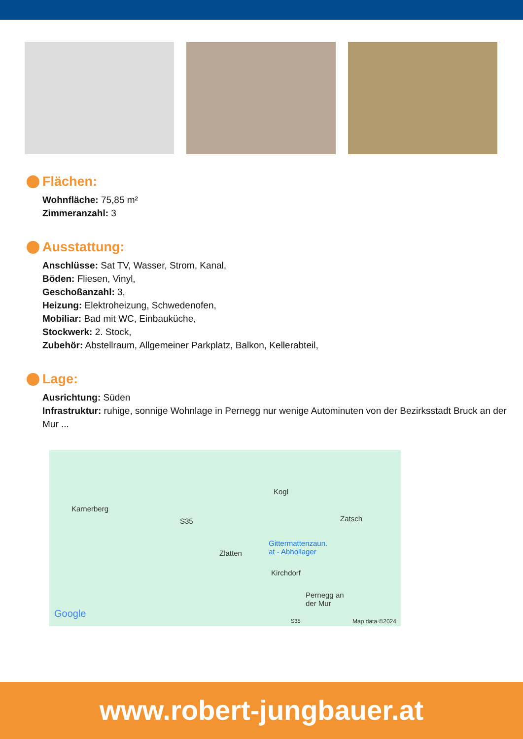Flächen:
Wohnfläche: 75,85 m²
Zimmeranzahl: 3
Ausstattung:
Anschlüsse: Sat TV, Wasser, Strom, Kanal,
Böden: Fliesen, Vinyl,
Geschoßanzahl: 3,
Heizung: Elektroheizung, Schwedenofen,
Mobiliar: Bad mit WC, Einbauküche,
Stockwerk: 2. Stock,
Zubehör: Abstellraum, Allgemeiner Parkplatz, Balkon, Kellerabteil,
Lage:
Ausrichtung: Süden
Infrastruktur: ruhige, sonnige Wohnlage in Pernegg nur wenige Autominuten von der Bezirksstadt Bruck an der Mur ...
Karnerberg
Kogl
Zatsch S35
Gittermattenzaun.
at - Abhollager Zlatten
Kirchdorf
Pernegg an
der Mur
Google
S35 Map data ©2024
www.robert-jungbauer.at